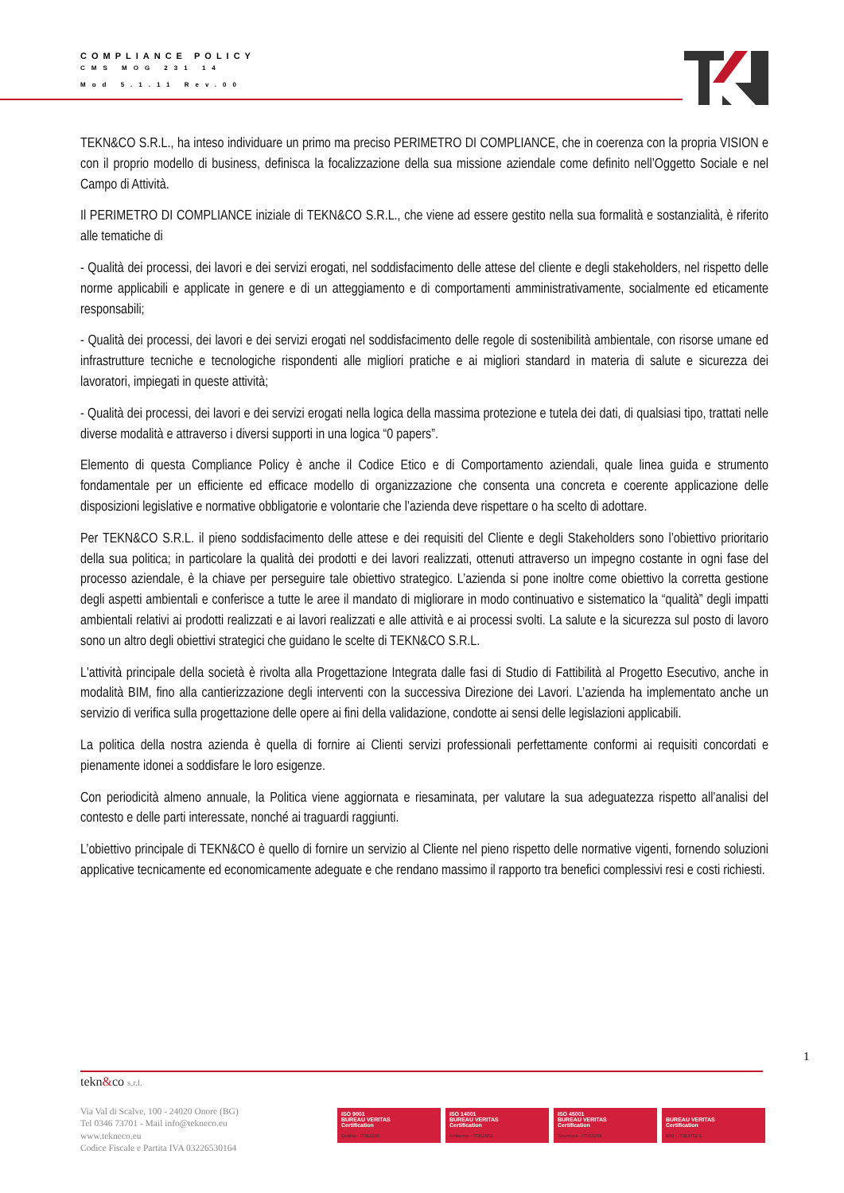COMPLIANCE POLICY
CMS MOG 231 14
Mod 5.1.11 Rev.00
TEKN&CO S.R.L., ha inteso individuare un primo ma preciso PERIMETRO DI COMPLIANCE, che in coerenza con la propria VISION e con il proprio modello di business, definisca la focalizzazione della sua missione aziendale come definito nell’Oggetto Sociale e nel Campo di Attività.
Il PERIMETRO DI COMPLIANCE iniziale di TEKN&CO S.R.L., che viene ad essere gestito nella sua formalità e sostanzialità, è riferito alle tematiche di
- Qualità dei processi, dei lavori e dei servizi erogati, nel soddisfacimento delle attese del cliente e degli stakeholders, nel rispetto delle norme applicabili e applicate in genere e di un atteggiamento e di comportamenti amministrativamente, socialmente ed eticamente responsabili;
- Qualità dei processi, dei lavori e dei servizi erogati nel soddisfacimento delle regole di sostenibilità ambientale, con risorse umane ed infrastrutture tecniche e tecnologiche rispondenti alle migliori pratiche e ai migliori standard in materia di salute e sicurezza dei lavoratori, impiegati in queste attività;
- Qualità dei processi, dei lavori e dei servizi erogati nella logica della massima protezione e tutela dei dati, di qualsiasi tipo, trattati nelle diverse modalità e attraverso i diversi supporti in una logica “0 papers”.
Elemento di questa Compliance Policy è anche il Codice Etico e di Comportamento aziendali, quale linea guida e strumento fondamentale per un efficiente ed efficace modello di organizzazione che consenta una concreta e coerente applicazione delle disposizioni legislative e normative obbligatorie e volontarie che l’azienda deve rispettare o ha scelto di adottare.
Per TEKN&CO S.R.L. il pieno soddisfacimento delle attese e dei requisiti del Cliente e degli Stakeholders sono l’obiettivo prioritario della sua politica; in particolare la qualità dei prodotti e dei lavori realizzati, ottenuti attraverso un impegno costante in ogni fase del processo aziendale, è la chiave per perseguire tale obiettivo strategico. L’azienda si pone inoltre come obiettivo la corretta gestione degli aspetti ambientali e conferisce a tutte le aree il mandato di migliorare in modo continuativo e sistematico la “qualità” degli impatti ambientali relativi ai prodotti realizzati e ai lavori realizzati e alle attività e ai processi svolti. La salute e la sicurezza sul posto di lavoro sono un altro degli obiettivi strategici che guidano le scelte di TEKN&CO S.R.L.
L'attività principale della società è rivolta alla Progettazione Integrata dalle fasi di Studio di Fattibilità al Progetto Esecutivo, anche in modalità BIM, fino alla cantierizzazione degli interventi con la successiva Direzione dei Lavori. L’azienda ha implementato anche un servizio di verifica sulla progettazione delle opere ai fini della validazione, condotte ai sensi delle legislazioni applicabili.
La politica della nostra azienda è quella di fornire ai Clienti servizi professionali perfettamente conformi ai requisiti concordati e pienamente idonei a soddisfare le loro esigenze.
Con periodicità almeno annuale, la Politica viene aggiornata e riesaminata, per valutare la sua adeguatezza rispetto all’analisi del contesto e delle parti interessate, nonché ai traguardi raggiunti.
L’obiettivo principale di TEKN&CO è quello di fornire un servizio al Cliente nel pieno rispetto delle normative vigenti, fornendo soluzioni applicative tecnicamente ed economicamente adeguate e che rendano massimo il rapporto tra benefici complessivi resi e costi richiesti.
1
tekn&co s.r.l.
Via Val di Scalve, 100 - 24020 Onore (BG)
Tel 0346 73701 - Mail info@tekneco.eu
www.tekneco.eu
Codice Fiscale e Partita IVA 03226530164
ISO 9001
BUREAU VERITAS
Certification
Qualità - IT312200
ISO 14001
BUREAU VERITAS
Certification
Ambiente - IT312951
ISO 45001
BUREAU VERITAS
Certification
Sicurezza - IT313298
BUREAU VERITAS
Certification
BIM - IT313752-1